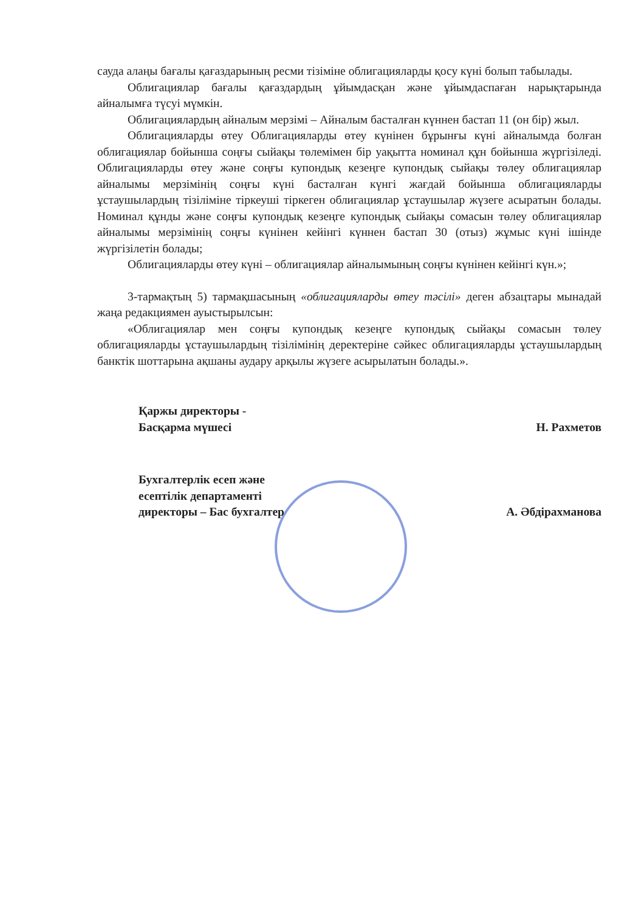сауда алаңы бағалы қағаздарының ресми тізіміне облигацияларды қосу күні болып табылады.
Облигациялар бағалы қағаздардың ұйымдасқан және ұйымдаспаған нарықтарында айналымға түсуі мүмкін.
Облигациялардың айналым мерзімі – Айналым басталған күннен бастап 11 (он бір) жыл.
Облигацияларды өтеу Облигацияларды өтеу күнінен бұрынғы күні айналымда болған облигациялар бойынша соңғы сыйақы төлемімен бір уақытта номинал құн бойынша жүргізіледі. Облигацияларды өтеу және соңғы купондық кезеңге купондық сыйақы төлеу облигациялар айналымы мерзімінің соңғы күні басталған күнгі жағдай бойынша облигацияларды ұстаушылардың тізіліміне тіркеуші тіркеген облигациялар ұстаушылар жүзеге асыратын болады. Номинал құнды және соңғы купондық кезеңге купондық сыйақы сомасын төлеу облигациялар айналымы мерзімінің соңғы күнінен кейінгі күннен бастап 30 (отыз) жұмыс күні ішінде жүргізілетін болады;
Облигацияларды өтеу күні – облигациялар айналымының соңғы күнінен кейінгі күн.»;
3-тармақтың 5) тармақшасының «облигацияларды өтеу тәсілі» деген абзацтары мынадай жаңа редакциямен ауыстырылсын:
«Облигациялар мен соңғы купондық кезеңге купондық сыйақы сомасын төлеу облигацияларды ұстаушылардың тізілімінің деректеріне сәйкес облигацияларды ұстаушылардың банктік шоттарына ақшаны аудару арқылы жүзеге асырылатын болады.».
Қаржы директоры -
Басқарма мүшесі
Н. Рахметов
Бухгалтерлік есеп және
есептілік департаменті
директоры – Бас бухгалтер
А. Әбдірахманова